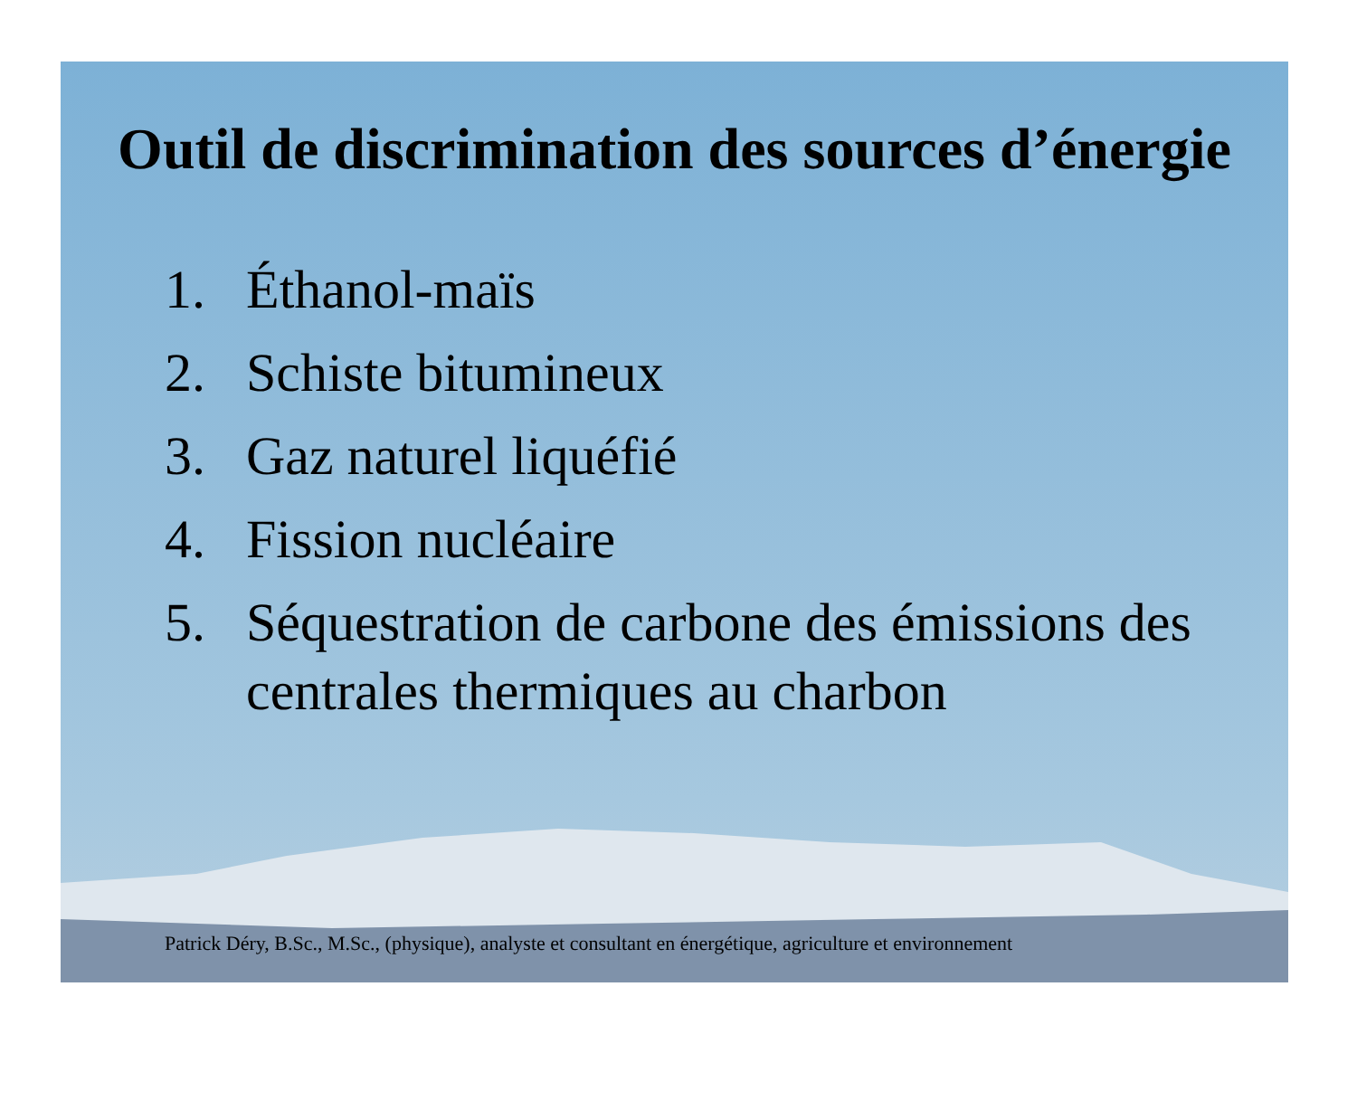Outil de discrimination des sources d’énergie
1. Éthanol-maïs
2. Schiste bitumineux
3. Gaz naturel liquéfié
4. Fission nucléaire
5. Séquestration de carbone des émissions des centrales thermiques au charbon
Patrick Déry, B.Sc., M.Sc., (physique), analyste et consultant en énergétique, agriculture et environnement